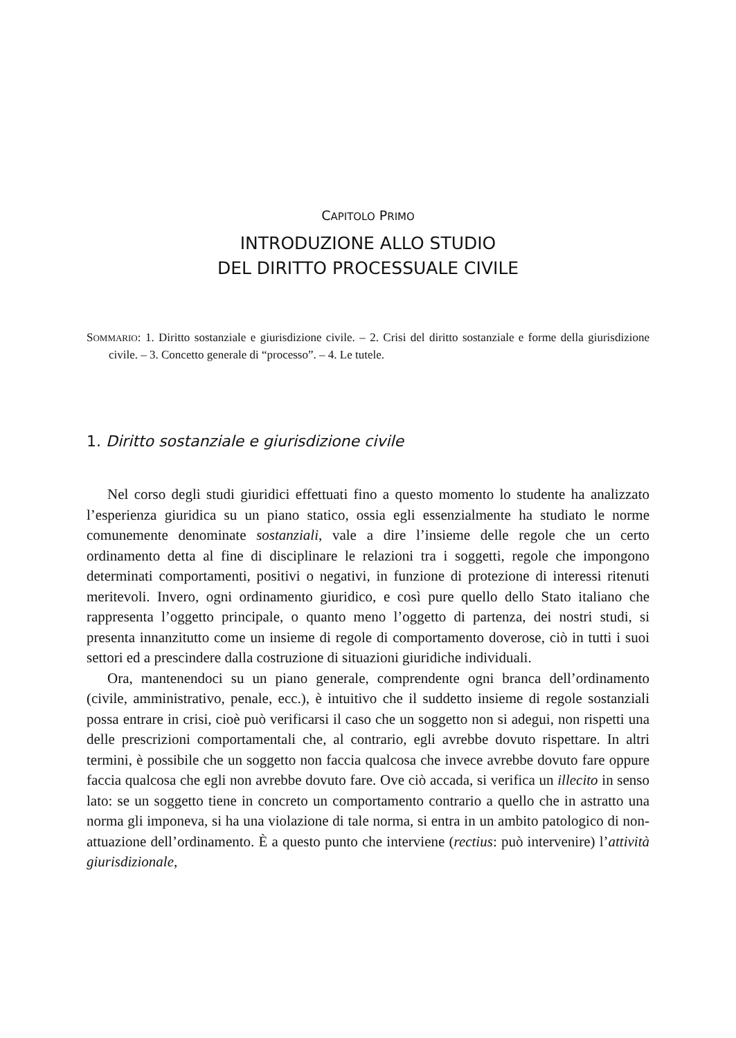CAPITOLO PRIMO
INTRODUZIONE ALLO STUDIO
DEL DIRITTO PROCESSUALE CIVILE
SOMMARIO: 1. Diritto sostanziale e giurisdizione civile. – 2. Crisi del diritto sostanziale e forme della giurisdizione civile. – 3. Concetto generale di “processo”. – 4. Le tutele.
1. Diritto sostanziale e giurisdizione civile
Nel corso degli studi giuridici effettuati fino a questo momento lo studente ha analizzato l’esperienza giuridica su un piano statico, ossia egli essenzialmente ha studiato le norme comunemente denominate sostanziali, vale a dire l’insieme delle regole che un certo ordinamento detta al fine di disciplinare le relazioni tra i soggetti, regole che impongono determinati comportamenti, positivi o negativi, in funzione di protezione di interessi ritenuti meritevoli. Invero, ogni ordinamento giuridico, e così pure quello dello Stato italiano che rappresenta l’oggetto principale, o quanto meno l’oggetto di partenza, dei nostri studi, si presenta innanzitutto come un insieme di regole di comportamento doverose, ciò in tutti i suoi settori ed a prescindere dalla costruzione di situazioni giuridiche individuali.
Ora, mantenendoci su un piano generale, comprendente ogni branca dell’ordinamento (civile, amministrativo, penale, ecc.), è intuitivo che il suddetto insieme di regole sostanziali possa entrare in crisi, cioè può verificarsi il caso che un soggetto non si adegui, non rispetti una delle prescrizioni comportamentali che, al contrario, egli avrebbe dovuto rispettare. In altri termini, è possibile che un soggetto non faccia qualcosa che invece avrebbe dovuto fare oppure faccia qualcosa che egli non avrebbe dovuto fare. Ove ciò accada, si verifica un illecito in senso lato: se un soggetto tiene in concreto un comportamento contrario a quello che in astratto una norma gli imponeva, si ha una violazione di tale norma, si entra in un ambito patologico di non-attuazione dell’ordinamento. È a questo punto che interviene (rectius: può intervenire) l’attività giurisdizionale,